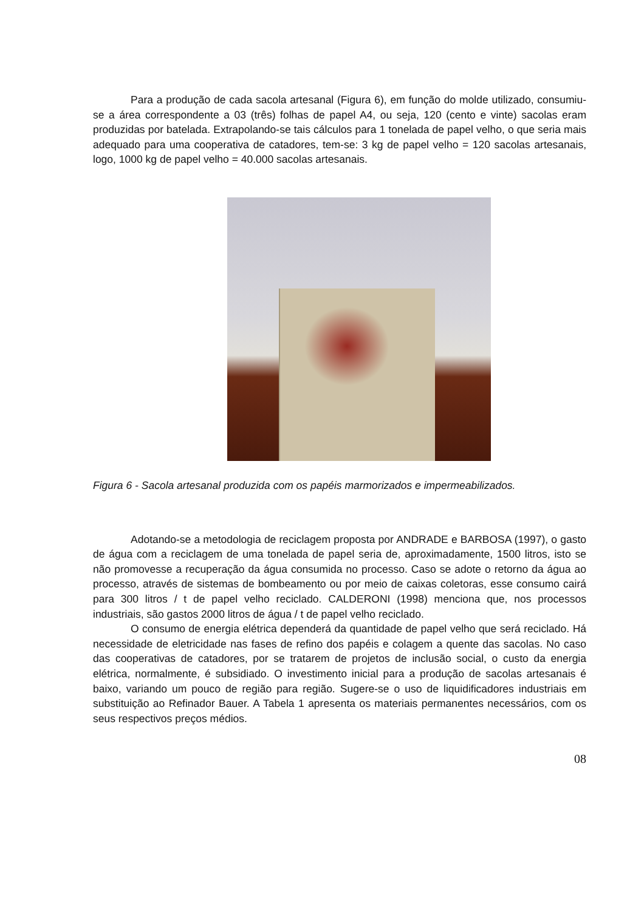Para a produção de cada sacola artesanal (Figura 6), em função do molde utilizado, consumiu-se a área correspondente a 03 (três) folhas de papel A4, ou seja, 120 (cento e vinte) sacolas eram produzidas por batelada. Extrapolando-se tais cálculos para 1 tonelada de papel velho, o que seria mais adequado para uma cooperativa de catadores, tem-se: 3 kg de papel velho = 120 sacolas artesanais, logo, 1000 kg de papel velho = 40.000 sacolas artesanais.
Figura 6 - Sacola artesanal produzida com os papéis marmorizados e impermeabilizados.
Adotando-se a metodologia de reciclagem proposta por ANDRADE e BARBOSA (1997), o gasto de água com a reciclagem de uma tonelada de papel seria de, aproximadamente, 1500 litros, isto se não promovesse a recuperação da água consumida no processo. Caso se adote o retorno da água ao processo, através de sistemas de bombeamento ou por meio de caixas coletoras, esse consumo cairá para 300 litros / t de papel velho reciclado. CALDERONI (1998) menciona que, nos processos industriais, são gastos 2000 litros de água / t de papel velho reciclado.
O consumo de energia elétrica dependerá da quantidade de papel velho que será reciclado. Há necessidade de eletricidade nas fases de refino dos papéis e colagem a quente das sacolas. No caso das cooperativas de catadores, por se tratarem de projetos de inclusão social, o custo da energia elétrica, normalmente, é subsidiado. O investimento inicial para a produção de sacolas artesanais é baixo, variando um pouco de região para região. Sugere-se o uso de liquidificadores industriais em substituição ao Refinador Bauer. A Tabela 1 apresenta os materiais permanentes necessários, com os seus respectivos preços médios.
08